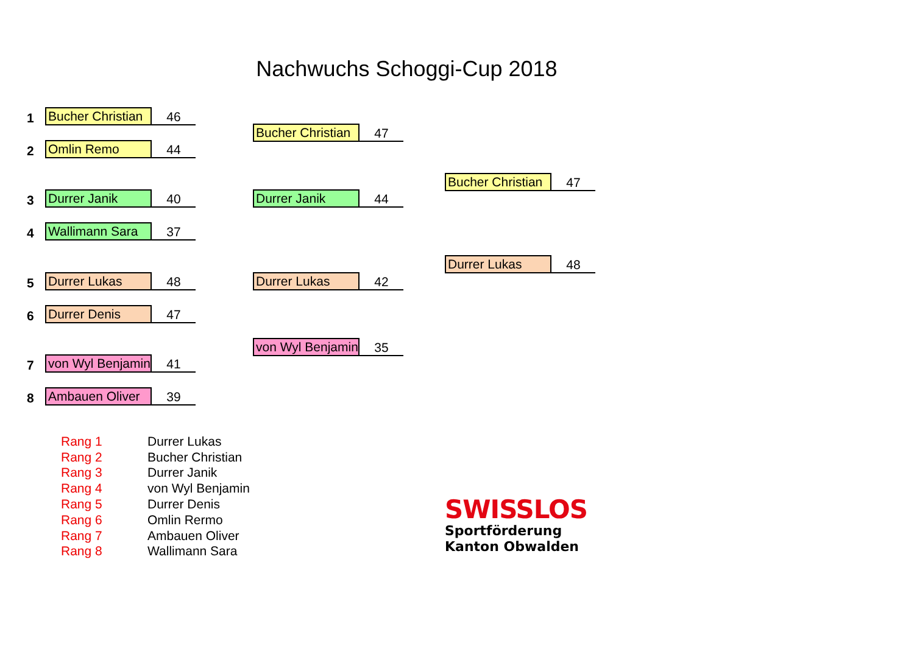Nachwuchs Schoggi-Cup 2018
1 Bucher Christian 46
2 Omlin Remo 44
3 Durrer Janik 40
4 Wallimann Sara 37
5 Durrer Lukas 48
6 Durrer Denis 47
7 von Wyl Benjamin 41
8 Ambauen Oliver 39
Bucher Christian 47
Durrer Janik 44
Durrer Lukas 42
von Wyl Benjamin 35
Bucher Christian 47
Durrer Lukas 48
| Rang 1 | Durrer Lukas |
| Rang 2 | Bucher Christian |
| Rang 3 | Durrer Janik |
| Rang 4 | von Wyl Benjamin |
| Rang 5 | Durrer Denis |
| Rang 6 | Omlin Rermo |
| Rang 7 | Ambauen Oliver |
| Rang 8 | Wallimann Sara |
SWISSLOS
Sportförderung
Kanton Obwalden